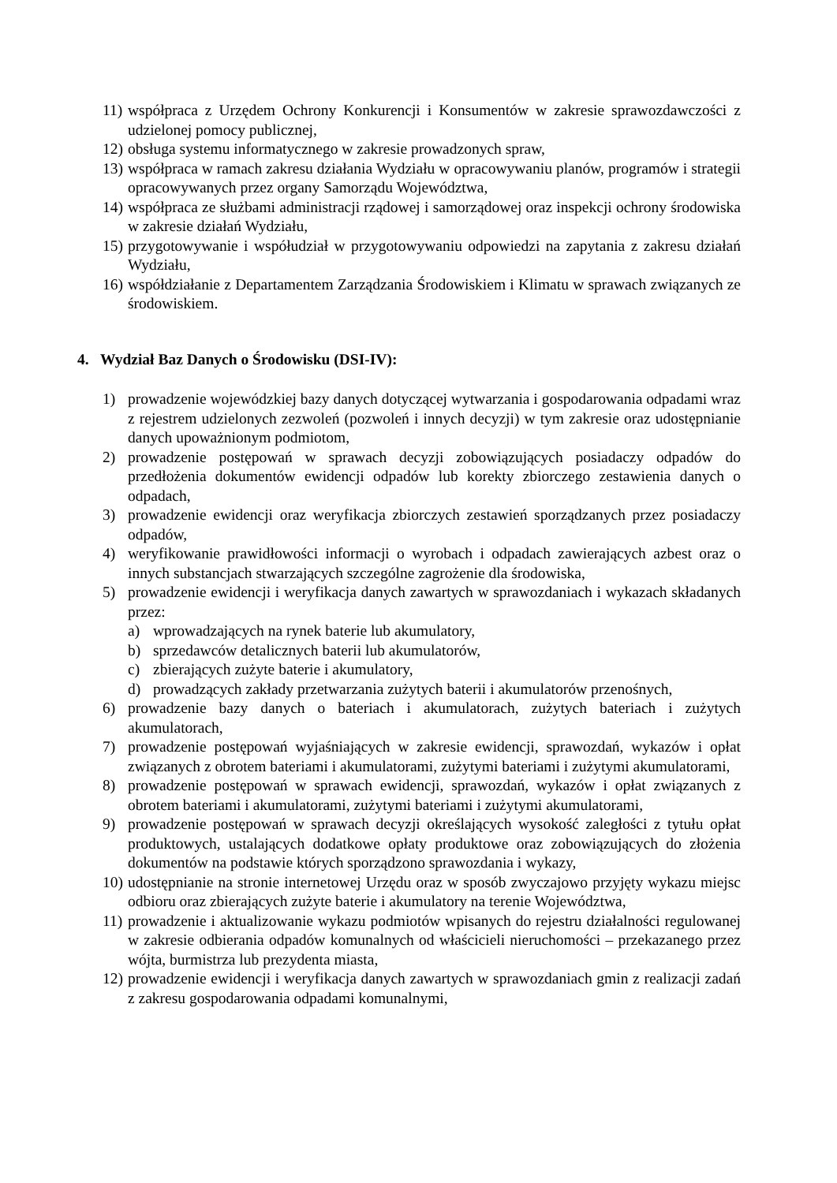11) współpraca z Urzędem Ochrony Konkurencji i Konsumentów w zakresie sprawozdawczości z udzielonej pomocy publicznej,
12) obsługa systemu informatycznego w zakresie prowadzonych spraw,
13) współpraca w ramach zakresu działania Wydziału w opracowywaniu planów, programów i strategii opracowywanych przez organy Samorządu Województwa,
14) współpraca ze służbami administracji rządowej i samorządowej oraz inspekcji ochrony środowiska w zakresie działań Wydziału,
15) przygotowywanie i współudział w przygotowywaniu odpowiedzi na zapytania z zakresu działań Wydziału,
16) współdziałanie z Departamentem Zarządzania Środowiskiem i Klimatu w sprawach związanych ze środowiskiem.
4. Wydział Baz Danych o Środowisku (DSI-IV):
1) prowadzenie wojewódzkiej bazy danych dotyczącej wytwarzania i gospodarowania odpadami wraz z rejestrem udzielonych zezwoleń (pozwoleń i innych decyzji) w tym zakresie oraz udostępnianie danych upoważnionym podmiotom,
2) prowadzenie postępowań w sprawach decyzji zobowiązujących posiadaczy odpadów do przedłożenia dokumentów ewidencji odpadów lub korekty zbiorczego zestawienia danych o odpadach,
3) prowadzenie ewidencji oraz weryfikacja zbiorczych zestawień sporządzanych przez posiadaczy odpadów,
4) weryfikowanie prawidłowości informacji o wyrobach i odpadach zawierających azbest oraz o innych substancjach stwarzających szczególne zagrożenie dla środowiska,
5) prowadzenie ewidencji i weryfikacja danych zawartych w sprawozdaniach i wykazach składanych przez:
a) wprowadzających na rynek baterie lub akumulatory,
b) sprzedawców detalicznych baterii lub akumulatorów,
c) zbierających zużyte baterie i akumulatory,
d) prowadzących zakłady przetwarzania zużytych baterii i akumulatorów przenośnych,
6) prowadzenie bazy danych o bateriach i akumulatorach, zużytych bateriach i zużytych akumulatorach,
7) prowadzenie postępowań wyjaśniających w zakresie ewidencji, sprawozdań, wykazów i opłat związanych z obrotem bateriami i akumulatorami, zużytymi bateriami i zużytymi akumulatorami,
8) prowadzenie postępowań w sprawach ewidencji, sprawozdań, wykazów i opłat związanych z obrotem bateriami i akumulatorami, zużytymi bateriami i zużytymi akumulatorami,
9) prowadzenie postępowań w sprawach decyzji określających wysokość zaległości z tytułu opłat produktowych, ustalających dodatkowe opłaty produktowe oraz zobowiązujących do złożenia dokumentów na podstawie których sporządzono sprawozdania i wykazy,
10) udostępnianie na stronie internetowej Urzędu oraz w sposób zwyczajowo przyjęty wykazu miejsc odbioru oraz zbierających zużyte baterie i akumulatory na terenie Województwa,
11) prowadzenie i aktualizowanie wykazu podmiotów wpisanych do rejestru działalności regulowanej w zakresie odbierania odpadów komunalnych od właścicieli nieruchomości – przekazanego przez wójta, burmistrza lub prezydenta miasta,
12) prowadzenie ewidencji i weryfikacja danych zawartych w sprawozdaniach gmin z realizacji zadań z zakresu gospodarowania odpadami komunalnymi,